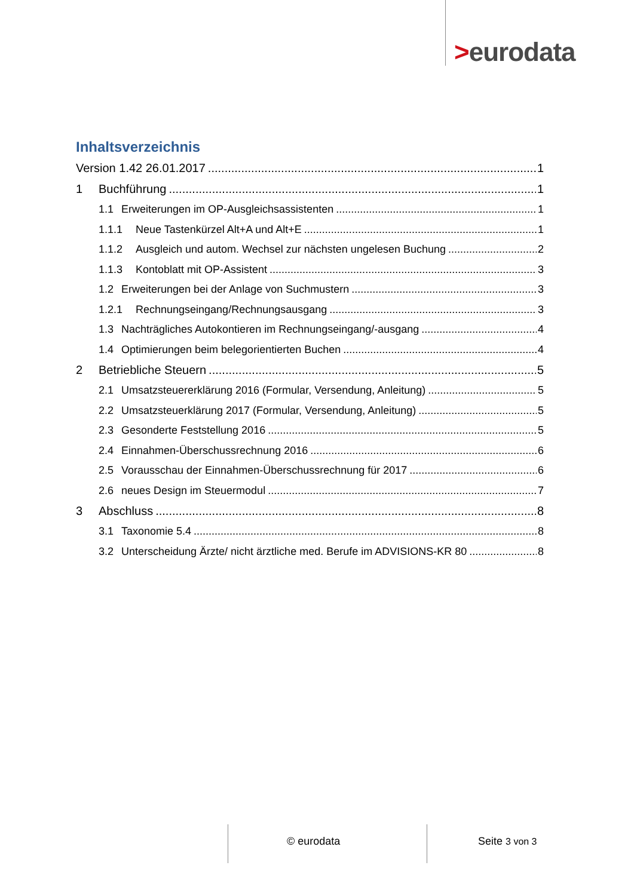>eurodata
Inhaltsverzeichnis
Version 1.42 26.01.2017 1
1 Buchführung 1
1.1 Erweiterungen im OP-Ausgleichsassistenten 1
1.1.1 Neue Tastenkürzel Alt+A und Alt+E 1
1.1.2 Ausgleich und autom. Wechsel zur nächsten ungelesen Buchung 2
1.1.3 Kontoblatt mit OP-Assistent 3
1.2 Erweiterungen bei der Anlage von Suchmustern 3
1.2.1 Rechnungseingang/Rechnungsausgang 3
1.3 Nachträgliches Autokontieren im Rechnungseingang/-ausgang 4
1.4 Optimierungen beim belegorientierten Buchen 4
2 Betriebliche Steuern 5
2.1 Umsatzsteuererklärung 2016 (Formular, Versendung, Anleitung) 5
2.2 Umsatzsteuerklärung 2017 (Formular, Versendung, Anleitung) 5
2.3 Gesonderte Feststellung 2016 5
2.4 Einnahmen-Überschussrechnung 2016 6
2.5 Vorausschau der Einnahmen-Überschussrechnung für 2017 6
2.6 neues Design im Steuermodul 7
3 Abschluss 8
3.1 Taxonomie 5.4 8
3.2 Unterscheidung Ärzte/ nicht ärztliche med. Berufe im ADVISIONS-KR 80 8
© eurodata Seite 3 von 3